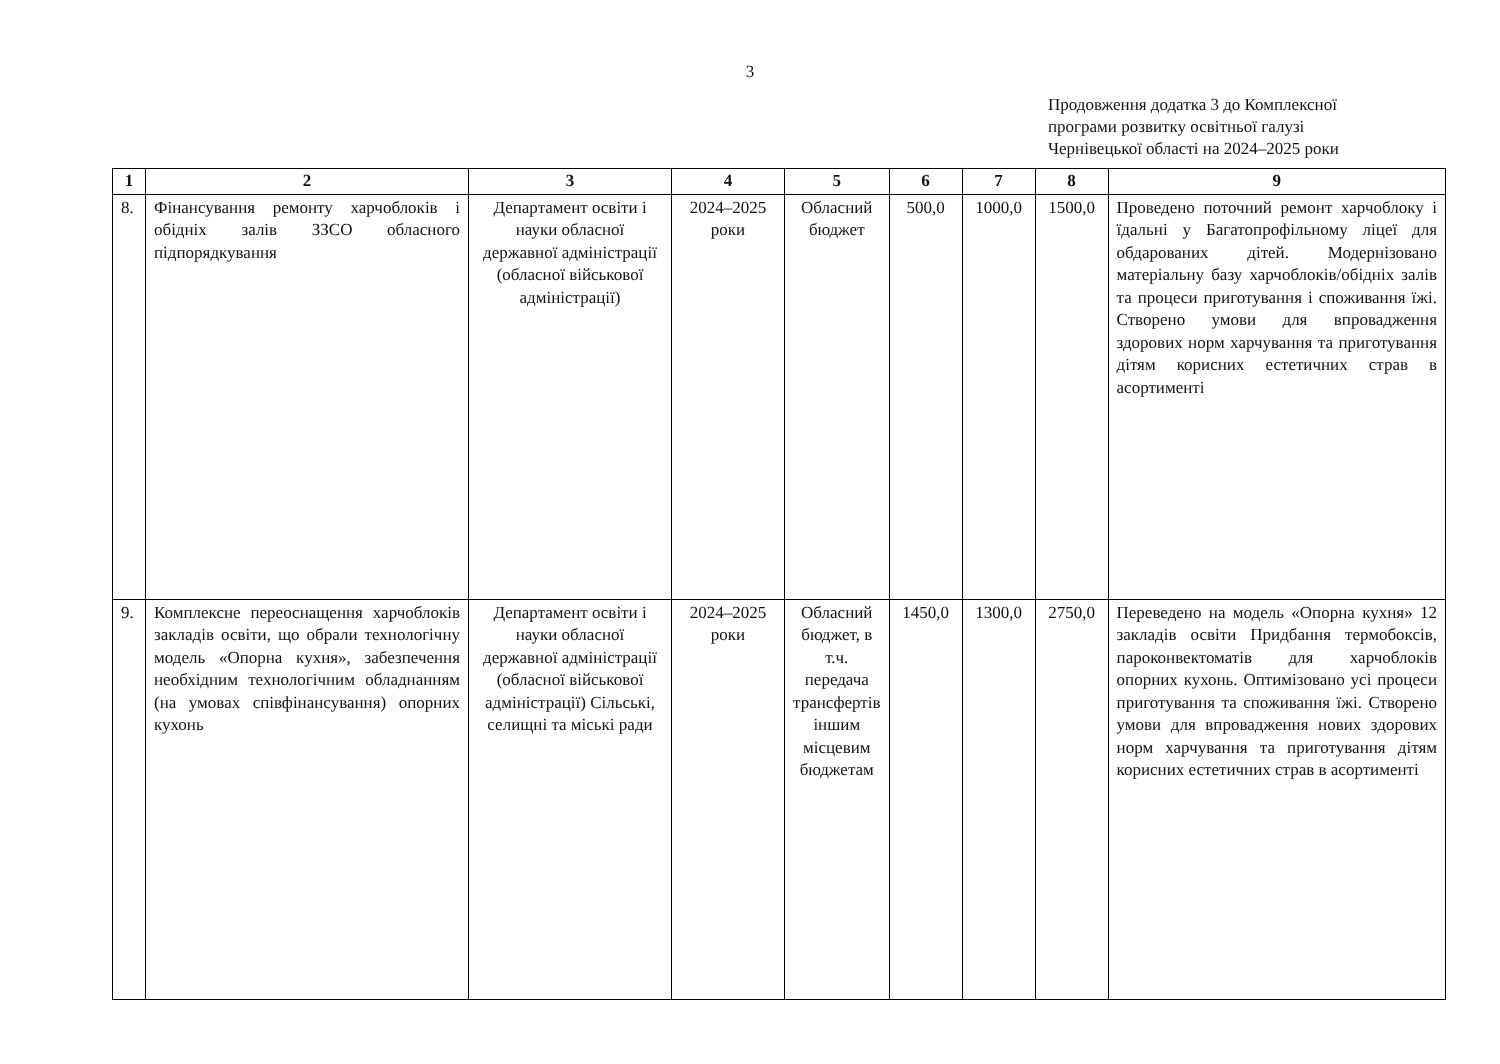3
Продовження додатка 3 до Комплексної
програми розвитку освітньої галузі
Чернівецької області на 2024–2025 роки
| 1 | 2 | 3 | 4 | 5 | 6 | 7 | 8 | 9 |
| --- | --- | --- | --- | --- | --- | --- | --- | --- |
| 8. | Фінансування ремонту харчоблоків і обідніх залів ЗЗСО обласного підпорядкування | Департамент освіти і науки обласної державної адміністрації (обласної військової адміністрації) | 2024–2025 роки | Обласний бюджет | 500,0 | 1000,0 | 1500,0 | Проведено поточний ремонт харчоблоку і їдальні у Багатопрофільному ліцеї для обдарованих дітей. Модернізовано матеріальну базу харчоблоків/обідніх залів та процеси приготування і споживання їжі. Створено умови для впровадження здорових норм харчування та приготування дітям корисних естетичних страв в асортименті |
| 9. | Комплексне переоснащення харчоблоків закладів освіти, що обрали технологічну модель «Опорна кухня», забезпечення необхідним технологічним обладнанням (на умовах співфінансування) опорних кухонь | Департамент освіти і науки обласної державної адміністрації (обласної військової адміністрації) Сільські, селищні та міські ради | 2024–2025 роки | Обласний бюджет, в т.ч. передача трансфертів іншим місцевим бюджетам | 1450,0 | 1300,0 | 2750,0 | Переведено на модель «Опорна кухня» 12 закладів освіти Придбання термобоксів, пароконвектоматів для харчоблоків опорних кухонь. Оптимізовано усі процеси приготування та споживання їжі. Створено умови для впровадження нових здорових норм харчування та приготування дітям корисних естетичних страв в асортименті |